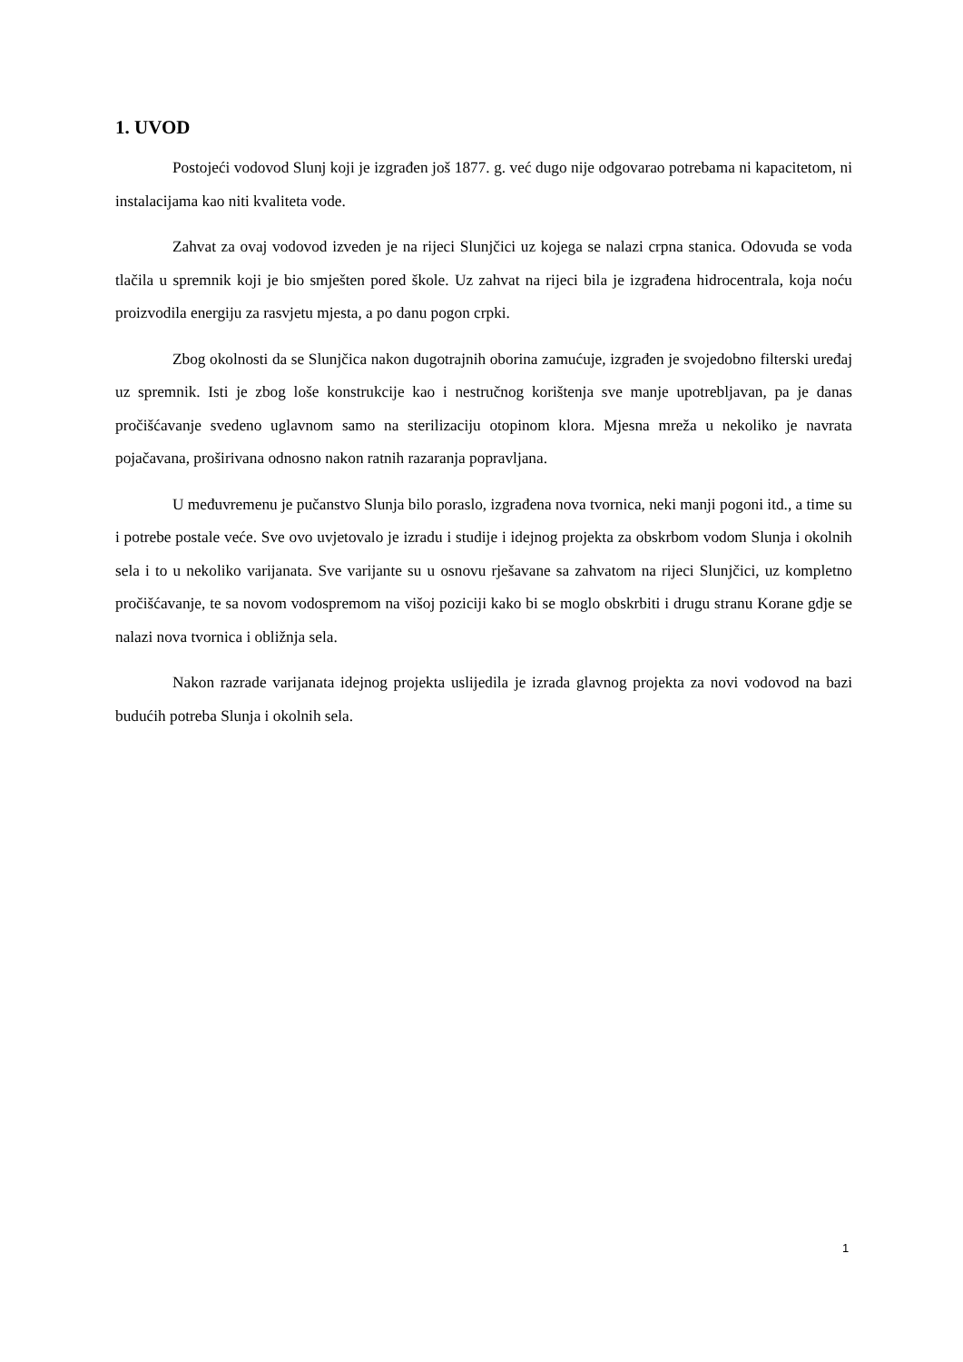1. UVOD
Postojeći vodovod Slunj koji je izgrađen još 1877. g. već dugo nije odgovarao potrebama ni kapacitetom, ni instalacijama kao niti kvaliteta vode.
Zahvat za ovaj vodovod izveden je na rijeci Slunjčici uz kojega se nalazi crpna stanica. Odovuda se voda tlačila u spremnik koji je bio smješten pored škole. Uz zahvat na rijeci bila je izgrađena hidrocentrala, koja noću proizvodila energiju za rasvjetu mjesta, a po danu pogon crpki.
Zbog okolnosti da se Slunjčica nakon dugotrajnih oborina zamućuje, izgrađen je svojedobno filterski uređaj uz spremnik. Isti je zbog loše konstrukcije kao i nestručnog korištenja sve manje upotrebljavan, pa je danas pročišćavanje svedeno uglavnom samo na sterilizaciju otopinom klora. Mjesna mreža u nekoliko je navrata pojačavana, proširivana odnosno nakon ratnih razaranja popravljana.
U međuvremenu je pučanstvo Slunja bilo poraslo, izgrađena nova tvornica, neki manji pogoni itd., a time su i potrebe postale veće. Sve ovo uvjetovalo je izradu i studije i idejnog projekta za obskrbom vodom Slunja i okolnih sela i to u nekoliko varijanata. Sve varijante su u osnovu rješavane sa zahvatom na rijeci Slunjčici, uz kompletno pročišćavanje, te sa novom vodospremom na višoj poziciji kako bi se moglo obskrbiti i drugu stranu Korane gdje se nalazi nova tvornica i obližnja sela.
Nakon razrade varijanata idejnog projekta uslijedila je izrada glavnog projekta za novi vodovod na bazi budućih potreba Slunja i okolnih sela.
1